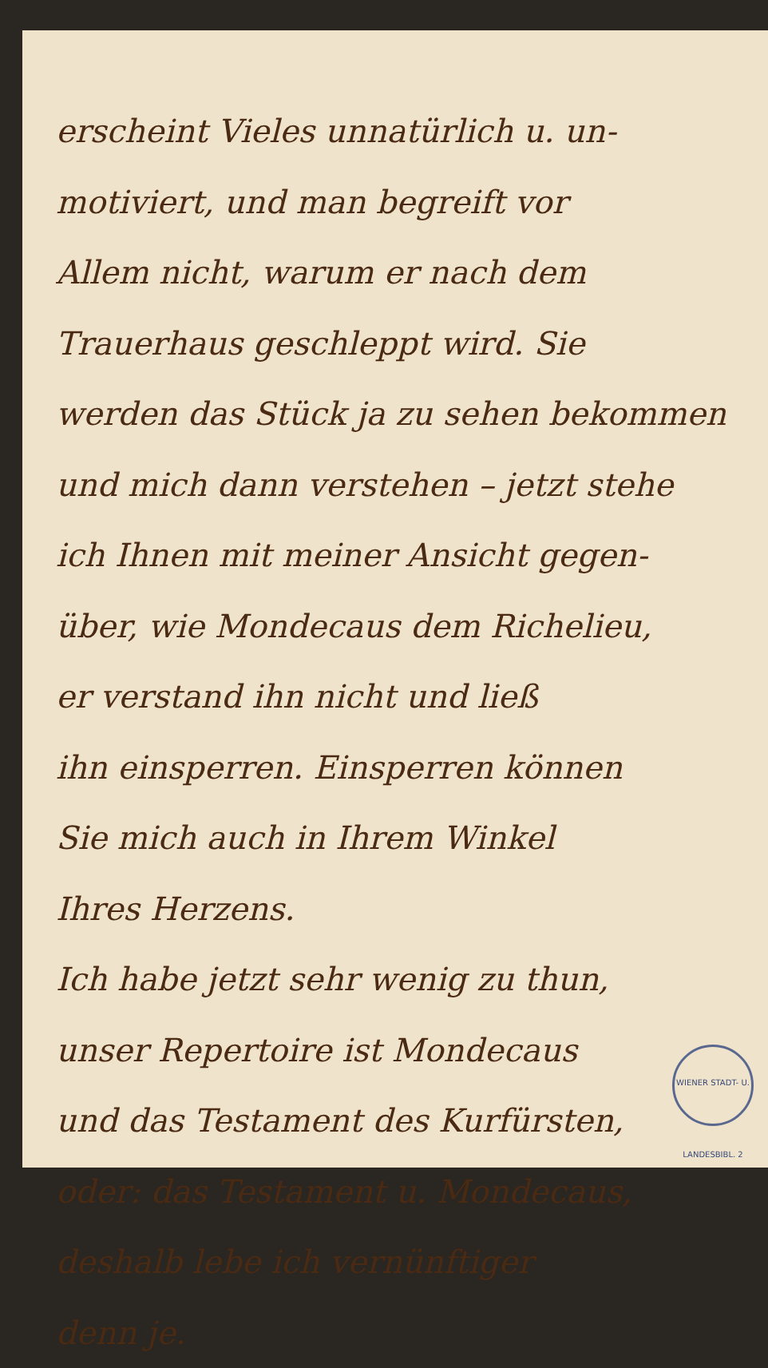erscheint Vieles unnatürlich u. un-
motiviert, und man begreift vor
Allem nicht, warum er nach dem
Trauerhaus geschleppt wird. Sie
werden das Stück ja zu sehen bekommen
und mich dann verstehen – jetzt stehe
ich Ihnen mit meiner Ansicht gegen-
über, wie Mondecaus dem Richelieu,
er verstand ihn nicht und ließ
ihn einsperren. Einsperren können
Sie mich auch in Ihrem Winkel
Ihres Herzens.
Ich habe jetzt sehr wenig zu thun,
unser Repertoire ist Mondecaus
und das Testament des Kurfürsten,
oder: das Testament u. Mondecaus,
deshalb lebe ich vernünftiger
denn je.
WIENER STADT- U. LANDESBIBL. 2